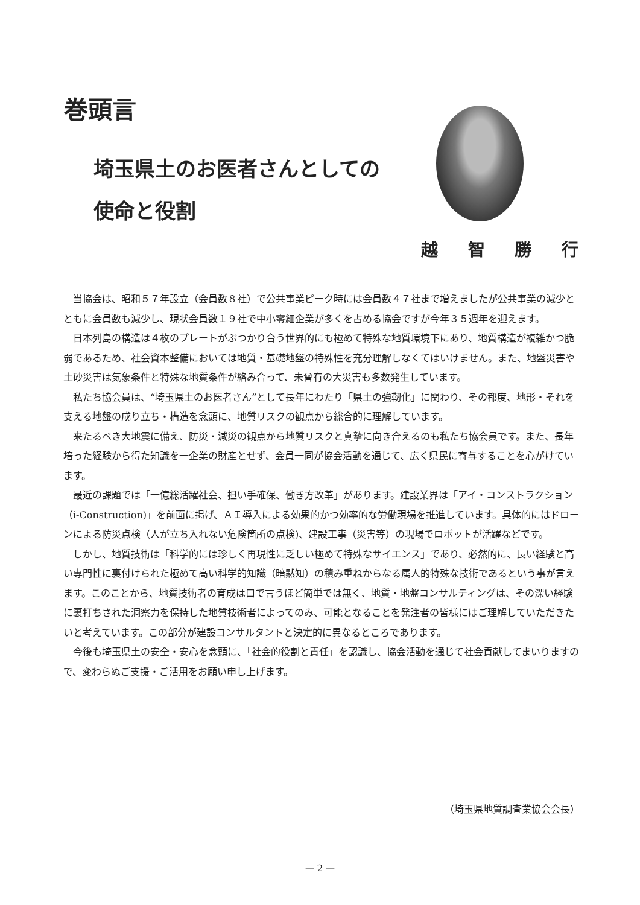巻頭言
埼玉県土のお医者さんとしての
使命と役割
越 智 勝 行
当協会は、昭和５７年設立（会員数８社）で公共事業ピーク時には会員数４７社まで増えましたが公共事業の減少とともに会員数も減少し、現状会員数１９社で中小零細企業が多くを占める協会ですが今年３５週年を迎えます。
日本列島の構造は４枚のプレートがぶつかり合う世界的にも極めて特殊な地質環境下にあり、地質構造が複雑かつ脆弱であるため、社会資本整備においては地質・基礎地盤の特殊性を充分理解しなくてはいけません。また、地盤災害や土砂災害は気象条件と特殊な地質条件が絡み合って、未曾有の大災害も多数発生しています。
私たち協会員は、“埼玉県土のお医者さん”として長年にわたり「県土の強靭化」に関わり、その都度、地形・それを支える地盤の成り立ち・構造を念頭に、地質リスクの観点から総合的に理解しています。
来たるべき大地震に備え、防災・減災の観点から地質リスクと真摯に向き合えるのも私たち協会員です。また、長年培った経験から得た知識を一企業の財産とせず、会員一同が協会活動を通じて、広く県民に寄与することを心がけています。
最近の課題では「一億総活躍社会、担い手確保、働き方改革」があります。建設業界は「アイ・コンストラクション（i-Construction)」を前面に掲げ、ＡＩ導入による効果的かつ効率的な労働現場を推進しています。具体的にはドローンによる防災点検（人が立ち入れない危険箇所の点検)、建設工事（災害等）の現場でロボットが活躍などです。
しかし、地質技術は「科学的には珍しく再現性に乏しい極めて特殊なサイエンス」であり、必然的に、長い経験と高い専門性に裏付けられた極めて高い科学的知識（暗黙知）の積み重ねからなる属人的特殊な技術であるという事が言えます。このことから、地質技術者の育成は口で言うほど簡単では無く、地質・地盤コンサルティングは、その深い経験に裏打ちされた洞察力を保持した地質技術者によってのみ、可能となることを発注者の皆様にはご理解していただきたいと考えています。この部分が建設コンサルタントと決定的に異なるところであります。
今後も埼玉県土の安全・安心を念頭に、「社会的役割と責任」を認識し、協会活動を通じて社会貢献してまいりますので、変わらぬご支援・ご活用をお願い申し上げます。
（埼玉県地質調査業協会会長）
— 2 —